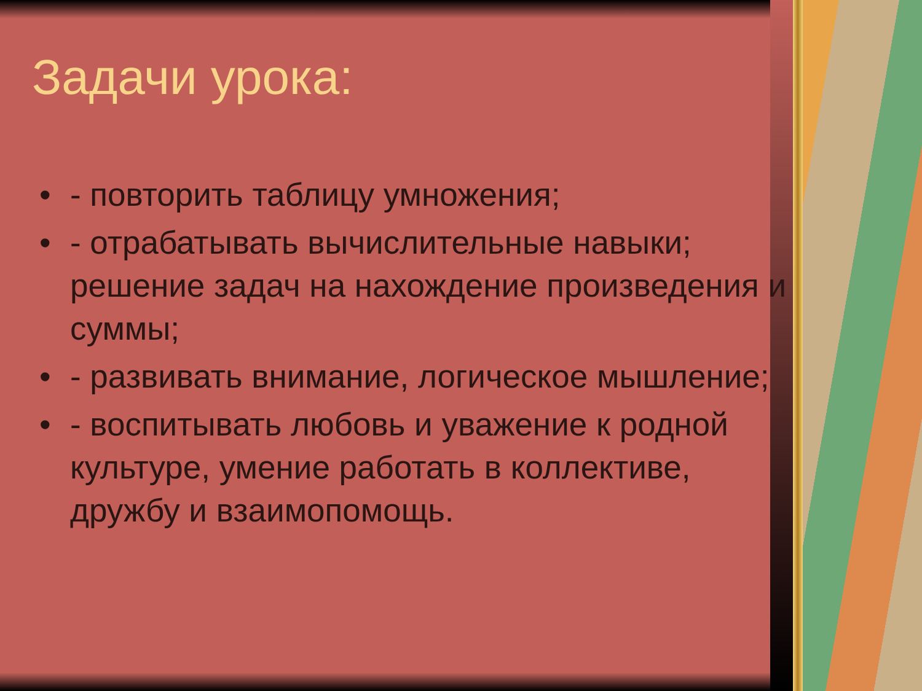Задачи урока:
• - повторить таблицу умножения;
• - отрабатывать вычислительные навыки; решение задач на нахождение произведения и суммы;
• - развивать внимание, логическое мышление;
• - воспитывать любовь и уважение к родной культуре, умение работать в коллективе, дружбу и взаимопомощь.